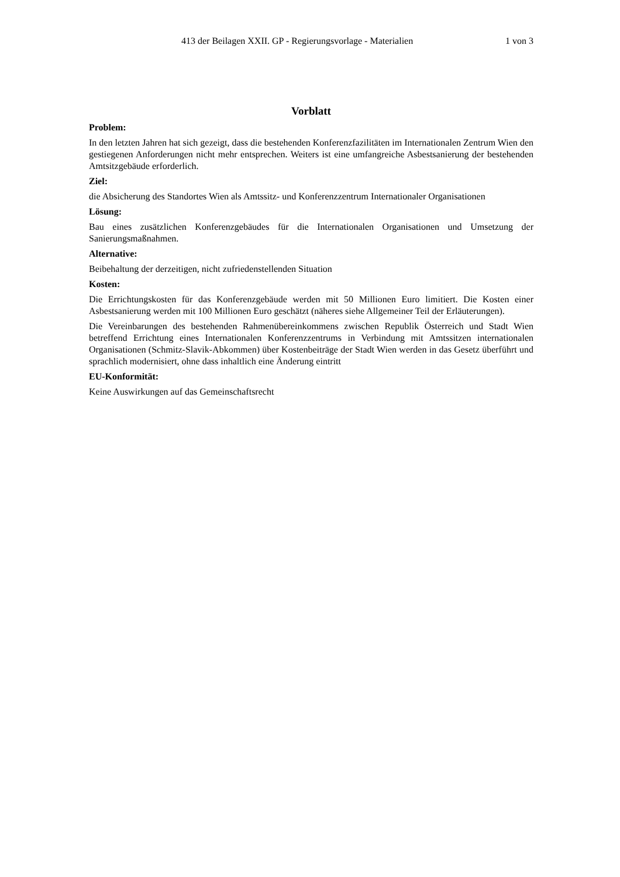413 der Beilagen XXII. GP - Regierungsvorlage - Materialien 1 von 3
Vorblatt
Problem:
In den letzten Jahren hat sich gezeigt, dass die bestehenden Konferenzfazilitäten im Internationalen Zentrum Wien den gestiegenen Anforderungen nicht mehr entsprechen. Weiters ist eine umfangreiche Asbestsanierung der bestehenden Amtsitzgebäude erforderlich.
Ziel:
die Absicherung des Standortes Wien als Amtssitz- und Konferenzzentrum Internationaler Organisationen
Lösung:
Bau eines zusätzlichen Konferenzgebäudes für die Internationalen Organisationen und Umsetzung der Sanierungsmaßnahmen.
Alternative:
Beibehaltung der derzeitigen, nicht zufriedenstellenden Situation
Kosten:
Die Errichtungskosten für das Konferenzgebäude werden mit 50 Millionen Euro limitiert. Die Kosten einer Asbestsanierung werden mit 100 Millionen Euro geschätzt (näheres siehe Allgemeiner Teil der Erläuterungen).
Die Vereinbarungen des bestehenden Rahmenübereinkommens zwischen Republik Österreich und Stadt Wien betreffend Errichtung eines Internationalen Konferenzzentrums in Verbindung mit Amtssitzen internationalen Organisationen (Schmitz-Slavik-Abkommen) über Kostenbeiträge der Stadt Wien werden in das Gesetz überführt und sprachlich modernisiert, ohne dass inhaltlich eine Änderung eintritt
EU-Konformität:
Keine Auswirkungen auf das Gemeinschaftsrecht